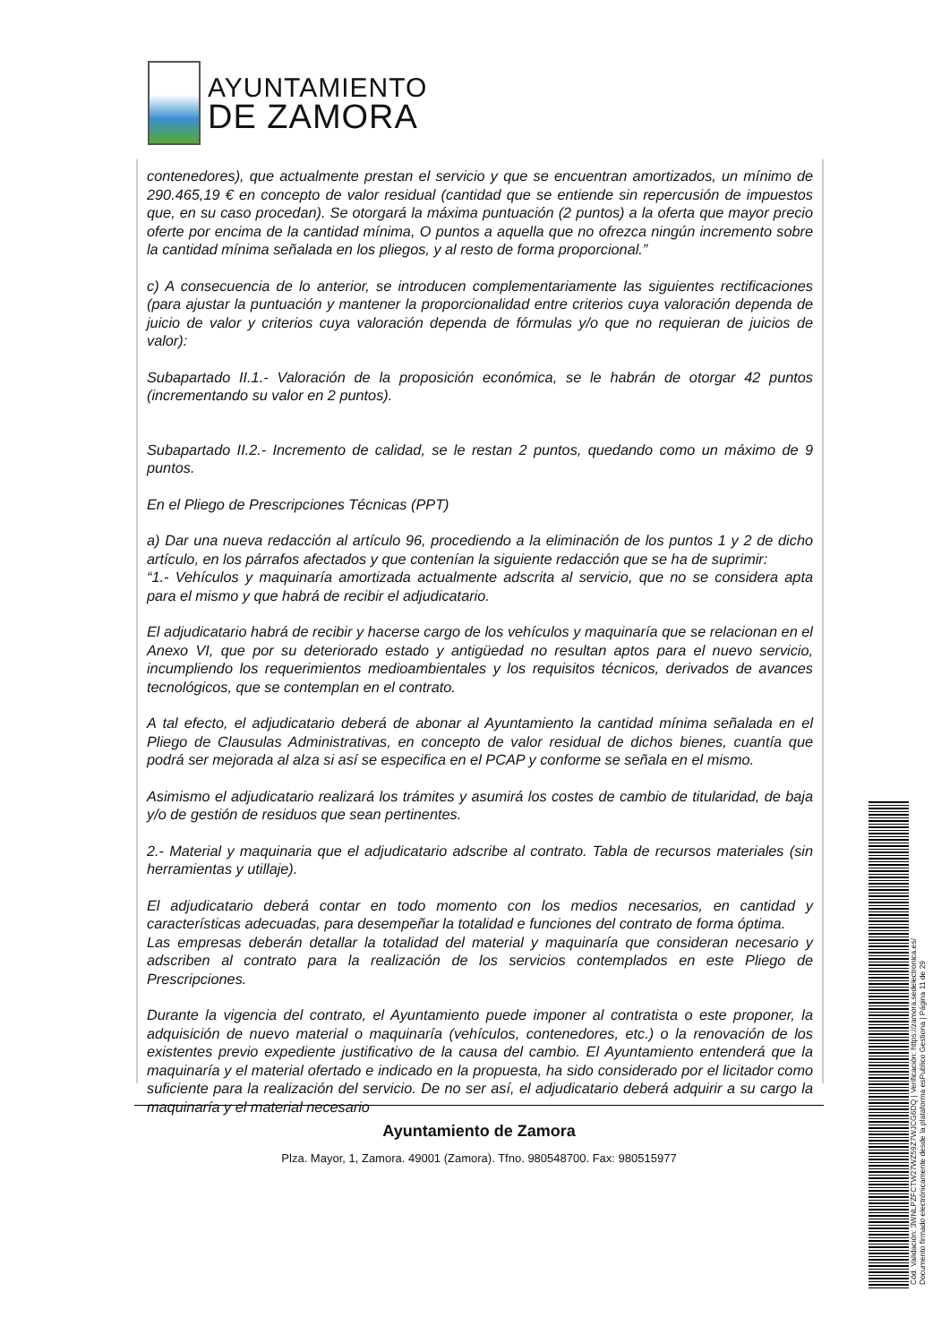AYUNTAMIENTO
DE ZAMORA
contenedores), que actualmente prestan el servicio y que se encuentran amortizados, un mínimo de 290.465,19 € en concepto de valor residual (cantidad que se entiende sin repercusión de impuestos que, en su caso procedan). Se otorgará la máxima puntuación (2 puntos) a la oferta que mayor precio oferte por encima de la cantidad mínima, O puntos a aquella que no ofrezca ningún incremento sobre la cantidad mínima señalada en los pliegos, y al resto de forma proporcional.”
c) A consecuencia de lo anterior, se introducen complementariamente las siguientes rectificaciones (para ajustar la puntuación y mantener la proporcionalidad entre criterios cuya valoración dependa de juicio de valor y criterios cuya valoración dependa de fórmulas y/o que no requieran de juicios de valor):
Subapartado II.1.- Valoración de la proposición económica, se le habrán de otorgar 42 puntos (incrementando su valor en 2 puntos).
Subapartado II.2.- Incremento de calidad, se le restan 2 puntos, quedando como un máximo de 9 puntos.
En el Pliego de Prescripciones Técnicas (PPT)
a) Dar una nueva redacción al artículo 96, procediendo a la eliminación de los puntos 1 y 2 de dicho artículo, en los párrafos afectados y que contenían la siguiente redacción que se ha de suprimir:
“1.- Vehículos y maquinaría amortizada actualmente adscrita al servicio, que no se considera apta para el mismo y que habrá de recibir el adjudicatario.
El adjudicatario habrá de recibir y hacerse cargo de los vehículos y maquinaría que se relacionan en el Anexo VI, que por su deteriorado estado y antigüedad no resultan aptos para el nuevo servicio, incumpliendo los requerimientos medioambientales y los requisitos técnicos, derivados de avances tecnológicos, que se contemplan en el contrato.
A tal efecto, el adjudicatario deberá de abonar al Ayuntamiento la cantidad mínima señalada en el Pliego de Clausulas Administrativas, en concepto de valor residual de dichos bienes, cuantía que podrá ser mejorada al alza si así se especifica en el PCAP y conforme se señala en el mismo.
Asimismo el adjudicatario realizará los trámites y asumirá los costes de cambio de titularidad, de baja y/o de gestión de residuos que sean pertinentes.
2.- Material y maquinaria que el adjudicatario adscribe al contrato. Tabla de recursos materiales (sin herramientas y utillaje).
El adjudicatario deberá contar en todo momento con los medios necesarios, en cantidad y características adecuadas, para desempeñar la totalidad e funciones del contrato de forma óptima.
Las empresas deberán detallar la totalidad del material y maquinaría que consideran necesario y adscriben al contrato para la realización de los servicios contemplados en este Pliego de Prescripciones.
Durante la vigencia del contrato, el Ayuntamiento puede imponer al contratista o este proponer, la adquisición de nuevo material o maquinaría (vehículos, contenedores, etc.) o la renovación de los existentes previo expediente justificativo de la causa del cambio. El Ayuntamiento entenderá que la maquinaría y el material ofertado e indicado en la propuesta, ha sido considerado por el licitador como suficiente para la realización del servicio. De no ser así, el adjudicatario deberá adquirir a su cargo la maquinaría y el material necesario
Ayuntamiento de Zamora
Plza. Mayor, 1, Zamora. 49001 (Zamora). Tfno. 980548700. Fax: 980515977
Cód. Validación: 3WNLPZFCTW27WZ59Z7WJCG6DQ | Verificación: https://zamora.sedelectronica.es/
Documento firmado electrónicamente desde la plataforma esPublico Gestiona | Página 11 de 29